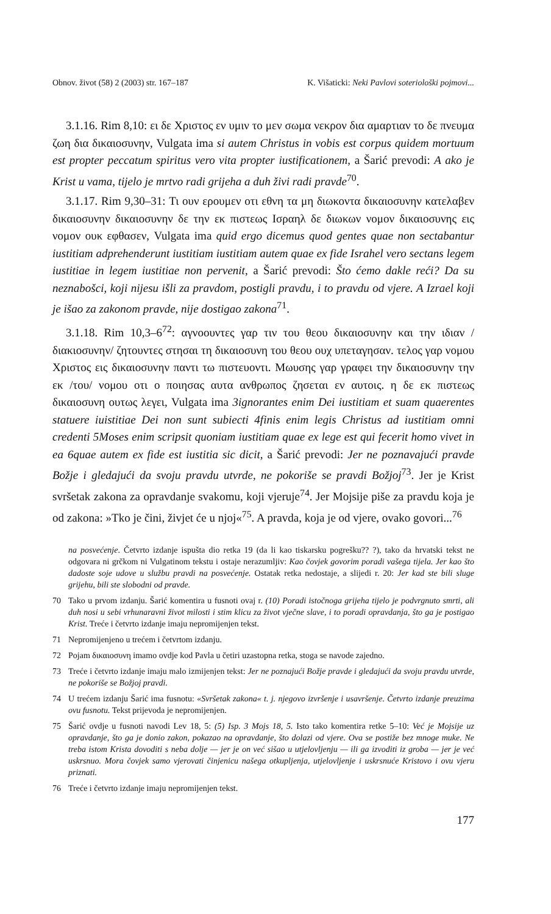Obnov. život (58) 2 (2003) str. 167–187 K. Višaticki: Neki Pavlovi soteriološki pojmovi...
3.1.16. Rim 8,10: ει δε Χριστος εν υμιν το μεν σωμα νεκρον δια αμαρτιαν το δε πνευμα ζωη δια δικαιοσυνην, Vulgata ima si autem Christus in vobis est corpus quidem mortuum est propter peccatum spiritus vero vita propter iustificationem, a Šarić prevodi: A ako je Krist u vama, tijelo je mrtvo radi grijeha a duh živi radi pravde<sup>70</sup>.
3.1.17. Rim 9,30–31: Τι ουν ερουμεν οτι εθνη τα μη διωκοντα δικαιοσυνην κατελαβεν δικαιοσυνην δικαιοσυνην δε την εκ πιστεως Ισραηλ δε διωκων νομον δικαιοσυνης εις νομον ουκ εφθασεν, Vulgata ima quid ergo dicemus quod gentes quae non sectabantur iustitiam adprehenderunt iustitiam iustitiam autem quae ex fide Israhel vero sectans legem iustitiae in legem iustitiae non pervenit, a Šarić prevodi: Što ćemo dakle reći? Da su neznabošci, koji nijesu išli za pravdom, postigli pravdu, i to pravdu od vjere. A Izrael koji je išao za zakonom pravde, nije dostigao zakona<sup>71</sup>.
3.1.18. Rim 10,3–6<sup>72</sup>: αγνοουντες γαρ τιν του θεου δικαιοσυνην και την ιδιαν /διακιοσυνην/ ζητουντες στησαι τη δικαιοσυνη του θεου ουχ υπεταγησαν. τελος γαρ νομου Χριστος εις δικαιοσυνην παντι τω πιστευοντι. Μωυσης γαρ γραφει την δικαιοσυνην την εκ /του/ νομου οτι ο ποιησας αυτα ανθρωπος ζησεται εν αυτοις. η δε εκ πιστεως δικαιοσυνη ουτως λεγει, Vulgata ima 3ignorantes enim Dei iustitiam et suam quaerentes statuere iuistitiae Dei non sunt subiecti 4finis enim legis Christus ad iustitiam omni credenti 5Moses enim scripsit quoniam iustitiam quae ex lege est qui fecerit homo vivet in ea 6quae autem ex fide est iustitia sic dicit, a Šarić prevodi: Jer ne poznavajući pravde Božje i gledajući da svoju pravdu utvrde, ne pokoriše se pravdi Božjoj<sup>73</sup>. Jer je Krist svršetak zakona za opravdanje svakomu, koji vjeruje<sup>74</sup>. Jer Mojsije piše za pravdu koja je od zakona: »Tko je čini, živjet će u njoj«<sup>75</sup>. A pravda, koja je od vjere, ovako govori...<sup>76</sup>
na posvećenje. Četvrto izdanje ispušta dio retka 19 (da li kao tiskarsku pogrešku?? ?), tako da hrvatski tekst ne odgovara ni grčkom ni Vulgatinom tekstu i ostaje nerazumljiv: Kao čovjek govorim poradi vašega tijela. Jer kao što dadoste soje udove u službu pravdi na posvećenje. Ostatak retka nedostaje, a slijedi r. 20: Jer kad ste bili sluge grijehu, bili ste slobodni od pravde.
70 Tako u prvom izdanju. Šarić komentira u fusnoti ovaj r. (10) Poradi istočnoga grijeha tijelo je podvrgnuto smrti, ali duh nosi u sebi vrhunaravni život milosti i stim klicu za život vječne slave, i to poradi opravdanja, što ga je postigao Krist. Treće i četvrto izdanje imaju nepromijenjen tekst.
71 Nepromijenjeno u trećem i četvrtom izdanju.
72 Pojam δικαιοσυνη imamo ovdje kod Pavla u četiri uzastopna retka, stoga se navode zajedno.
73 Treće i četvrto izdanje imaju malo izmijenjen tekst: Jer ne poznajući Božje pravde i gledajući da svoju pravdu utvrde, ne pokoriše se Božjoj pravdi.
74 U trećem izdanju Šarić ima fusnotu: «Svršetak zakona« t. j. njegovo izvršenje i usavršenje. Četvrto izdanje preuzima ovu fusnotu. Tekst prijevoda je nepromijenjen.
75 Šarić ovdje u fusnoti navodi Lev 18, 5: (5) Isp. 3 Mojs 18, 5. Isto tako komentira retke 5–10: Već je Mojsije uz opravdanje, što ga je donio zakon, pokazao na opravdanje, što dolazi od vjere. Ova se postiže bez mnoge muke. Ne treba istom Krista dovoditi s neba dolje — jer je on već sišao u utjelovljenju — ili ga izvoditi iz groba — jer je već uskrsnuo. Mora čovjek samo vjerovati činjenicu našega otkupljenja, utjelovljenje i uskrsnuće Kristovo i ovu vjeru priznati.
76 Treće i četvrto izdanje imaju nepromijenjen tekst.
177